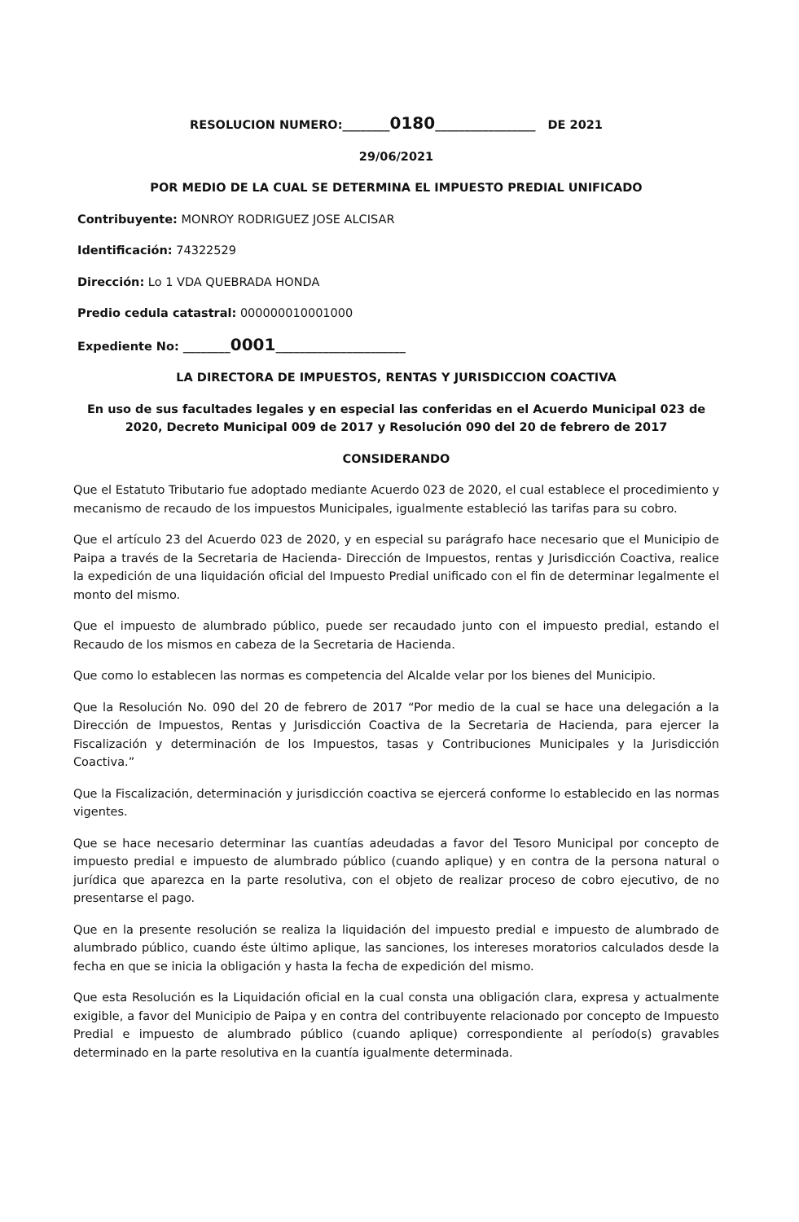RESOLUCION NUMERO:________0180_________________ DE 2021
29/06/2021
POR MEDIO DE LA CUAL SE DETERMINA EL IMPUESTO PREDIAL UNIFICADO
Contribuyente: MONROY RODRIGUEZ JOSE ALCISAR
Identificación: 74322529
Dirección: Lo 1 VDA QUEBRADA HONDA
Predio cedula catastral: 000000010001000
Expediente No: ________0001______________________
LA DIRECTORA DE IMPUESTOS, RENTAS Y JURISDICCION COACTIVA
En uso de sus facultades legales y en especial las conferidas en el Acuerdo Municipal 023 de 2020, Decreto Municipal 009 de 2017 y Resolución 090 del 20 de febrero de 2017
CONSIDERANDO
Que el Estatuto Tributario fue adoptado mediante Acuerdo 023 de 2020, el cual establece el procedimiento y mecanismo de recaudo de los impuestos Municipales, igualmente estableció las tarifas para su cobro.
Que el artículo 23 del Acuerdo 023 de 2020, y en especial su parágrafo hace necesario que el Municipio de Paipa a través de la Secretaria de Hacienda- Dirección de Impuestos, rentas y Jurisdicción Coactiva, realice la expedición de una liquidación oficial del Impuesto Predial unificado con el fin de determinar legalmente el monto del mismo.
Que el impuesto de alumbrado público, puede ser recaudado junto con el impuesto predial, estando el Recaudo de los mismos en cabeza de la Secretaria de Hacienda.
Que como lo establecen las normas es competencia del Alcalde velar por los bienes del Municipio.
Que la Resolución No. 090 del 20 de febrero de 2017 “Por medio de la cual se hace una delegación a la Dirección de Impuestos, Rentas y Jurisdicción Coactiva de la Secretaria de Hacienda, para ejercer la Fiscalización y determinación de los Impuestos, tasas y Contribuciones Municipales y la Jurisdicción Coactiva.”
Que la Fiscalización, determinación y jurisdicción coactiva se ejercerá conforme lo establecido en las normas vigentes.
Que se hace necesario determinar las cuantías adeudadas a favor del Tesoro Municipal por concepto de impuesto predial e impuesto de alumbrado público (cuando aplique) y en contra de la persona natural o jurídica que aparezca en la parte resolutiva, con el objeto de realizar proceso de cobro ejecutivo, de no presentarse el pago.
Que en la presente resolución se realiza la liquidación del impuesto predial e impuesto de alumbrado de alumbrado público, cuando éste último aplique, las sanciones, los intereses moratorios calculados desde la fecha en que se inicia la obligación y hasta la fecha de expedición del mismo.
Que esta Resolución es la Liquidación oficial en la cual consta una obligación clara, expresa y actualmente exigible, a favor del Municipio de Paipa y en contra del contribuyente relacionado por concepto de Impuesto Predial e impuesto de alumbrado público (cuando aplique) correspondiente al período(s) gravables determinado en la parte resolutiva en la cuantía igualmente determinada.